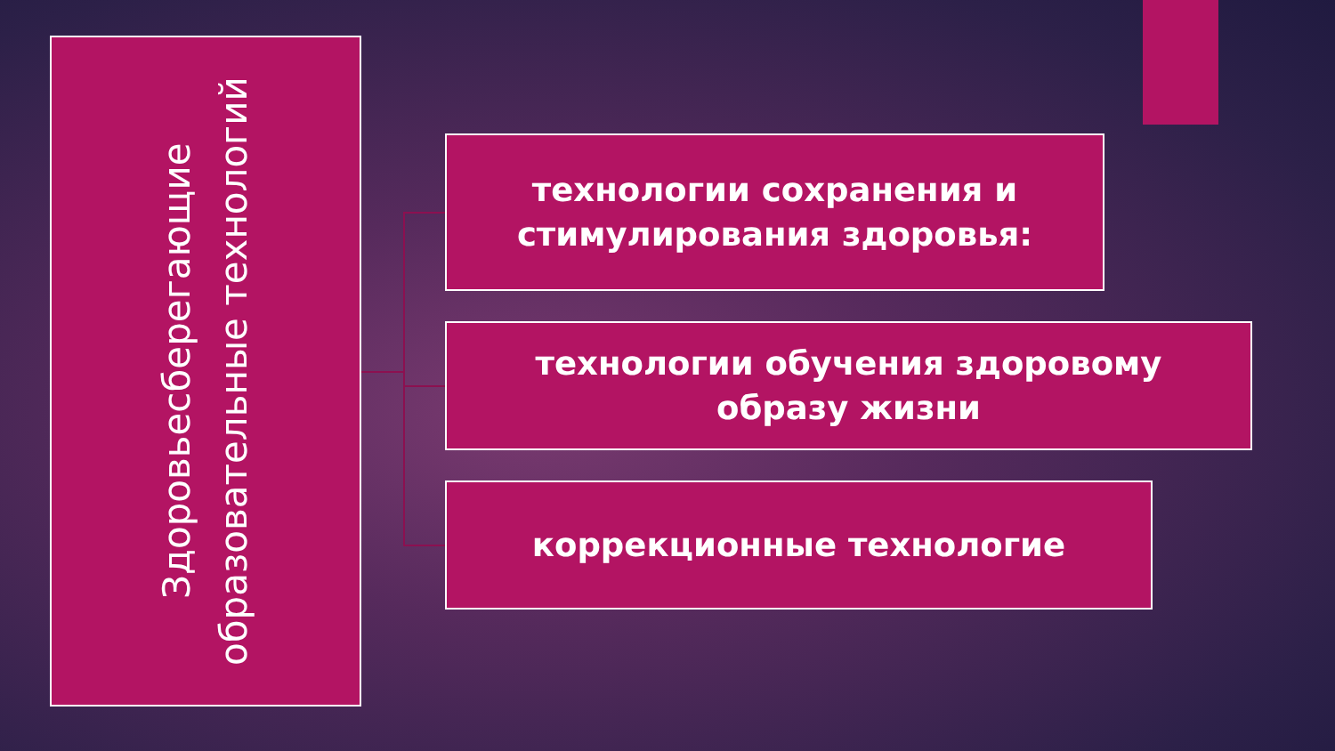Здоровьесберегающие образовательные технологий
технологии сохранения и
стимулирования здоровья:
технологии обучения здоровому
образу жизни
коррекционные технологие